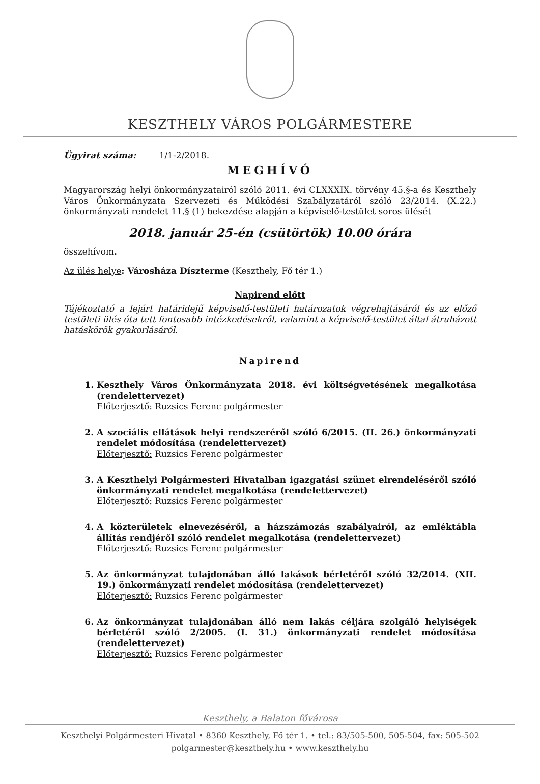KESZTHELY VÁROS POLGÁRMESTERE
Ügyirat száma: 1/1-2/2018.
MEGHÍVÓ
Magyarország helyi önkormányzatairól szóló 2011. évi CLXXXIX. törvény 45.§-a és Keszthely Város Önkormányzata Szervezeti és Működési Szabályzatáról szóló 23/2014. (X.22.) önkormányzati rendelet 11.§ (1) bekezdése alapján a képviselő-testület soros ülését
2018. január 25-én (csütörtök) 10.00 órára
összehívom.
Az ülés helye: Városháza Díszterme (Keszthely, Fő tér 1.)
Napirend előtt
Tájékoztató a lejárt határidejű képviselő-testületi határozatok végrehajtásáról és az előző testületi ülés óta tett fontosabb intézkedésekről, valamint a képviselő-testület által átruházott hatáskörök gyakorlásáról.
Napirend
1. Keszthely Város Önkormányzata 2018. évi költségvetésének megalkotása (rendelettervezet)
Előterjesztő: Ruzsics Ferenc polgármester
2. A szociális ellátások helyi rendszeréről szóló 6/2015. (II. 26.) önkormányzati rendelet módosítása (rendelettervezet)
Előterjesztő: Ruzsics Ferenc polgármester
3. A Keszthelyi Polgármesteri Hivatalban igazgatási szünet elrendeléséről szóló önkormányzati rendelet megalkotása (rendelettervezet)
Előterjesztő: Ruzsics Ferenc polgármester
4. A közterületek elnevezéséről, a házszámozás szabályairól, az emléktábla állítás rendjéről szóló rendelet megalkotása (rendelettervezet)
Előterjesztő: Ruzsics Ferenc polgármester
5. Az önkormányzat tulajdonában álló lakások bérletéről szóló 32/2014. (XII. 19.) önkormányzati rendelet módosítása (rendelettervezet)
Előterjesztő: Ruzsics Ferenc polgármester
6. Az önkormányzat tulajdonában álló nem lakás céljára szolgáló helyiségek bérletéről szóló 2/2005. (I. 31.) önkormányzati rendelet módosítása (rendelettervezet)
Előterjesztő: Ruzsics Ferenc polgármester
Keszthely, a Balaton fővárosa
Keszthelyi Polgármesteri Hivatal • 8360 Keszthely, Fő tér 1. • tel.: 83/505-500, 505-504, fax: 505-502
polgarmester@keszthely.hu • www.keszthely.hu